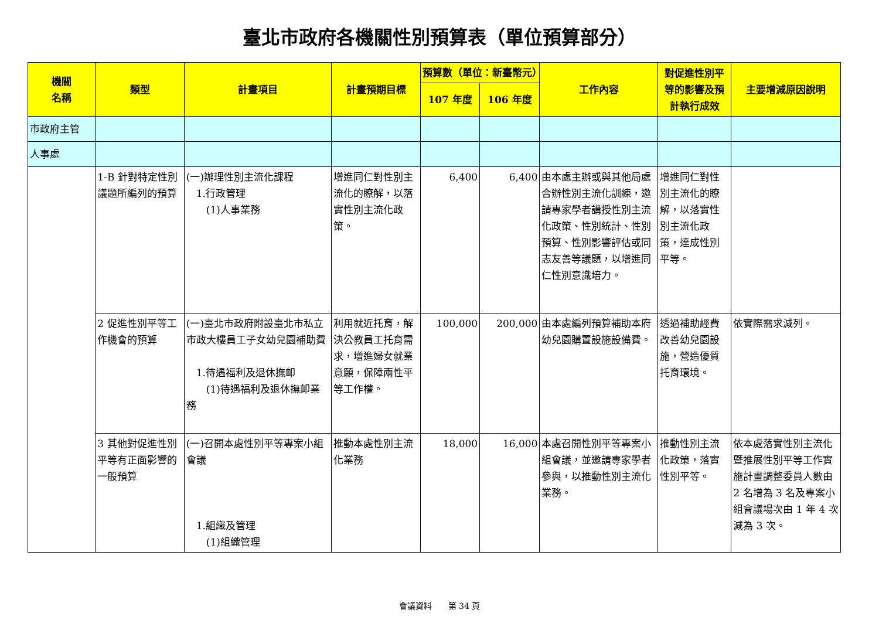臺北市政府各機關性別預算表（單位預算部分）
| 機關 名稱 | 類型 | 計畫項目 | 計畫預期目標 | 預算數（單位：新臺幣元） | | 工作內容 | 對促進性別平等的影響及預計執行成效 | 主要增減原因說明 |
| --- | --- | --- | --- | --- | --- | --- | --- | --- |
| | | | | 107 年度 | 106 年度 | | | |
| 市政府主管 | | | | | | | | |
| 人事處 | | | | | | | | |
| | 1-B 針對特定性別議題所編列的預算 | (一)辦理性別主流化課程 1.行政管理 (1)人事業務 | 增進同仁對性別主流化的瞭解，以落實性別主流化政策。 | 6,400 | 6,400 | 由本處主辦或與其他局處合辦性別主流化訓練，邀請專家學者講授性別主流化政策、性別統計、性別預算、性別影響評估或同志友善等議題，以增進同仁性別意識培力。 | 增進同仁對性別主流化的瞭解，以落實性別主流化政策，達成性別平等。 | |
| | 2 促進性別平等工作機會的預算 | (一)臺北市政府附設臺北市私立市政大樓員工子女幼兒園補助費 1.待遇福利及退休撫卹 (1)待遇福利及退休撫卹業務 | 利用就近托育，解決公教員工托育需求，增進婦女就業意願，保障兩性平等工作權。 | 100,000 | 200,000 | 由本處編列預算補助本府幼兒園購置設施設備費。 | 透過補助經費改善幼兒園設施，營造優質托育環境。 | 依實際需求減列。 |
| | 3 其他對促進性別平等有正面影響的一般預算 | (一)召開本處性別平等專案小組會議 1.組織及管理 (1)組織管理 | 推動本處性別主流化業務 | 18,000 | 16,000 | 本處召開性別平等專案小組會議，並邀請專家學者參與，以推動性別主流化業務。 | 推動性別主流化政策，落實性別平等。 | 依本處落實性別主流化暨推展性別平等工作實施計畫調整委員人數由 2 名增為 3 名及專案小組會議場次由 1 年 4 次減為 3 次。 |
會議資料　　第 34 頁